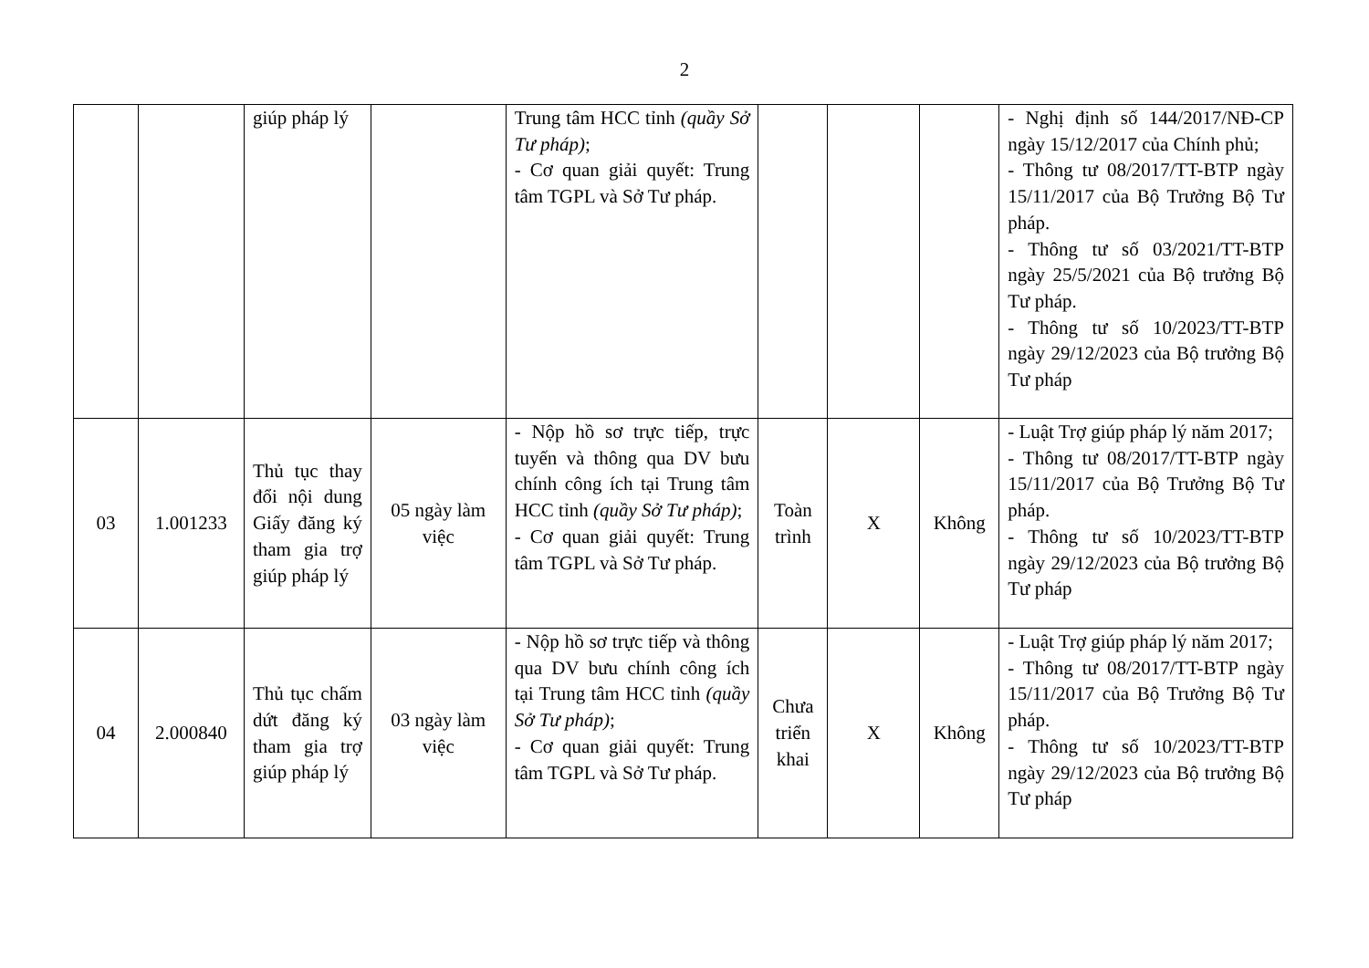2
| | | giúp pháp lý | | Trung tâm HCC tỉnh (quầy Sở Tư pháp) ; - Cơ quan giải quyết: Trung tâm TGPL và Sở Tư pháp. | | | | - Nghị định số 144/2017/NĐ-CP ngày 15/12/2017 của Chính phủ; - Thông tư 08/2017/TT-BTP ngày 15/11/2017 của Bộ Trưởng Bộ Tư pháp. - Thông tư số 03/2021/TT-BTP ngày 25/5/2021 của Bộ trưởng Bộ Tư pháp. - Thông tư số 10/2023/TT-BTP ngày 29/12/2023 của Bộ trưởng Bộ Tư pháp |
| 03 | 1.001233 | Thủ tục thay đổi nội dung Giấy đăng ký tham gia trợ giúp pháp lý | 05 ngày làm việc | - Nộp hồ sơ trực tiếp, trực tuyến và thông qua DV bưu chính công ích tại Trung tâm HCC tỉnh (quầy Sở Tư pháp) ; - Cơ quan giải quyết: Trung tâm TGPL và Sở Tư pháp. | Toàn trình | X | Không | - Luật Trợ giúp pháp lý năm 2017; - Thông tư 08/2017/TT-BTP ngày 15/11/2017 của Bộ Trưởng Bộ Tư pháp. - Thông tư số 10/2023/TT-BTP ngày 29/12/2023 của Bộ trưởng Bộ Tư pháp |
| 04 | 2.000840 | Thủ tục chấm dứt đăng ký tham gia trợ giúp pháp lý | 03 ngày làm việc | - Nộp hồ sơ trực tiếp và thông qua DV bưu chính công ích tại Trung tâm HCC tỉnh (quầy Sở Tư pháp) ; - Cơ quan giải quyết: Trung tâm TGPL và Sở Tư pháp. | Chưa triển khai | X | Không | - Luật Trợ giúp pháp lý năm 2017; - Thông tư 08/2017/TT-BTP ngày 15/11/2017 của Bộ Trưởng Bộ Tư pháp. - Thông tư số 10/2023/TT-BTP ngày 29/12/2023 của Bộ trưởng Bộ Tư pháp |